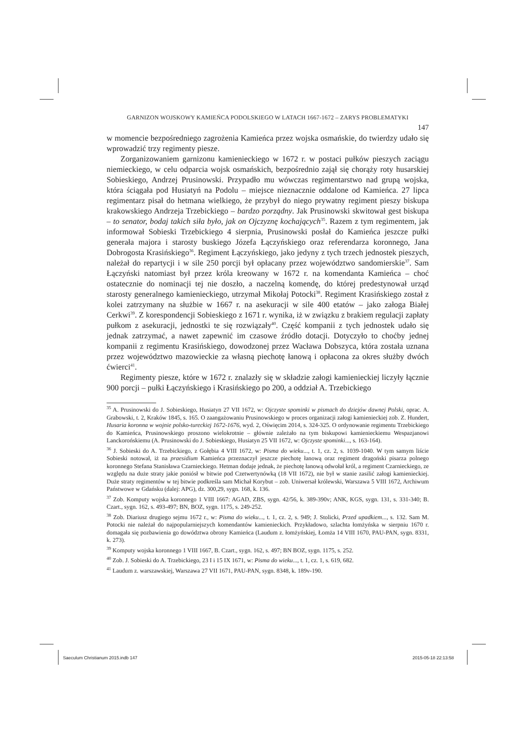GARNIZON WOJSKOWY KAMIEŃCA PODOLSKIEGO W LATACH 1667-1672 – ZARYS PROBLEMATYKI
147
w momencie bezpośredniego zagrożenia Kamieńca przez wojska osmańskie, do twierdzy udało się wprowadzić trzy regimenty piesze.
Zorganizowaniem garnizonu kamienieckiego w 1672 r. w postaci pułków pieszych zaciągu niemieckiego, w celu odparcia wojsk osmańskich, bezpośrednio zajął się chorąży roty husarskiej Sobieskiego, Andrzej Prusinowski. Przypadło mu wówczas regimentarstwo nad grupą wojska, która ściągała pod Husiatyń na Podolu – miejsce nieznacznie oddalone od Kamieńca. 27 lipca regimentarz pisał do hetmana wielkiego, że przybył do niego prywatny regiment pieszy biskupa krakowskiego Andrzeja Trzebickiego – bardzo porządny. Jak Prusinowski skwitował gest biskupa – to senator, bodaj takich siła było, jak on Ojczyznę kochających<sup>35</sup>. Razem z tym regimentem, jak informował Sobieski Trzebickiego 4 sierpnia, Prusinowski posłał do Kamieńca jeszcze pułki generała majora i starosty buskiego Józefa Łączyńskiego oraz referendarza koronnego, Jana Dobrogosta Krasińskiego<sup>36</sup>. Regiment Łączyńskiego, jako jedyny z tych trzech jednostek pieszych, należał do repartycji i w sile 250 porcji był opłacany przez województwo sandomierskie<sup>37</sup>. Sam Łączyński natomiast był przez króla kreowany w 1672 r. na komendanta Kamieńca – choć ostatecznie do nominacji tej nie doszło, a naczelną komendę, do której predestynował urząd starosty generalnego kamienieckiego, utrzymał Mikołaj Potocki<sup>38</sup>. Regiment Krasińskiego został z kolei zatrzymany na służbie w 1667 r. na asekuracji w sile 400 etatów – jako załoga Białej Cerkwi<sup>39</sup>. Z korespondencji Sobieskiego z 1671 r. wynika, iż w związku z brakiem regulacji zapłaty pułkom z asekuracji, jednostki te się rozwiązały<sup>40</sup>. Część kompanii z tych jednostek udało się jednak zatrzymać, a nawet zapewnić im czasowe źródło dotacji. Dotyczyło to choćby jednej kompanii z regimentu Krasińskiego, dowodzonej przez Wacława Dobszyca, która została uznana przez województwo mazowieckie za własną piechotę łanową i opłacona za okres służby dwóch ćwierci<sup>41</sup>.
Regimenty piesze, które w 1672 r. znalazły się w składzie załogi kamienieckiej liczyły łącznie 900 porcji – pułki Łączyńskiego i Krasińskiego po 200, a oddział A. Trzebickiego
<sup>35</sup> A. Prusinowski do J. Sobieskiego, Husiatyn 27 VII 1672, w: Ojczyste spominki w pismach do dziejów dawnej Polski, oprac. A. Grabowski, t. 2, Kraków 1845, s. 165. O zaangażowaniu Prusinowskiego w proces organizacji załogi kamienieckiej zob. Z. Hundert, Husaria koronna w wojnie polsko-tureckiej 1672-1676, wyd. 2, Oświęcim 2014, s. 324-325. O ordynowanie regimentu Trzebickiego do Kamieńca, Prusinowskiego proszono wielokrotnie – głównie zależało na tym biskupowi kamienieckiemu Wespazjanowi Lanckorońskiemu (A. Prusinowski do J. Sobieskiego, Husiatyn 25 VII 1672, w: Ojczyste spominki..., s. 163-164).
<sup>36</sup> J. Sobieski do A. Trzebickiego, z Gołębia 4 VIII 1672, w: Pisma do wieku..., t. 1, cz. 2, s. 1039-1040. W tym samym liście Sobieski notował, iż na praesidium Kamieńca przeznaczył jeszcze piechotę łanową oraz regiment dragoński pisarza polnego koronnego Stefana Stanisława Czarnieckiego. Hetman dodaje jednak, że piechotę łanową odwołał król, a regiment Czarnieckiego, ze względu na duże straty jakie poniósł w bitwie pod Czetwertynówką (18 VII 1672), nie był w stanie zasilić załogi kamienieckiej. Duże straty regimentów w tej bitwie podkreśla sam Michał Korybut – zob. Uniwersał królewski, Warszawa 5 VIII 1672, Archiwum Państwowe w Gdańsku (dalej: APG), dz. 300,29, sygn. 168, k. 136.
<sup>37</sup> Zob. Komputy wojska koronnego 1 VIII 1667: AGAD, ZBS, sygn. 42/56, k. 389-390v; ANK, KGS, sygn. 131, s. 331-340; B. Czart., sygn. 162, s. 493-497; BN, BOZ, sygn. 1175, s. 249-252.
<sup>38</sup> Zob. Diariusz drugiego sejmu 1672 r., w: Pisma do wieku..., t. 1, cz. 2, s. 949; J. Stolicki, Przed upadkiem..., s. 132. Sam M. Potocki nie należał do najpopularniejszych komendantów kamienieckich. Przykładowo, szlachta łomżyńska w sierpniu 1670 r. domagała się pozbawienia go dowództwa obrony Kamieńca (Laudum z. łomżyńskiej, Łomża 14 VIII 1670, PAU-PAN, sygn. 8331, k. 273).
<sup>39</sup> Komputy wojska koronnego 1 VIII 1667, B. Czart., sygn. 162, s. 497; BN BOZ, sygn. 1175, s. 252.
<sup>40</sup> Zob. J. Sobieski do A. Trzebickiego, 23 I i 15 IX 1671, w: Pisma do wieku..., t. 1, cz. 1, s. 619, 682.
<sup>41</sup> Laudum z. warszawskiej, Warszawa 27 VII 1671, PAU-PAN, sygn. 8348, k. 189v-190.
Saeculum Christianum 2015.indb 147
2015-05-18 22:13:58